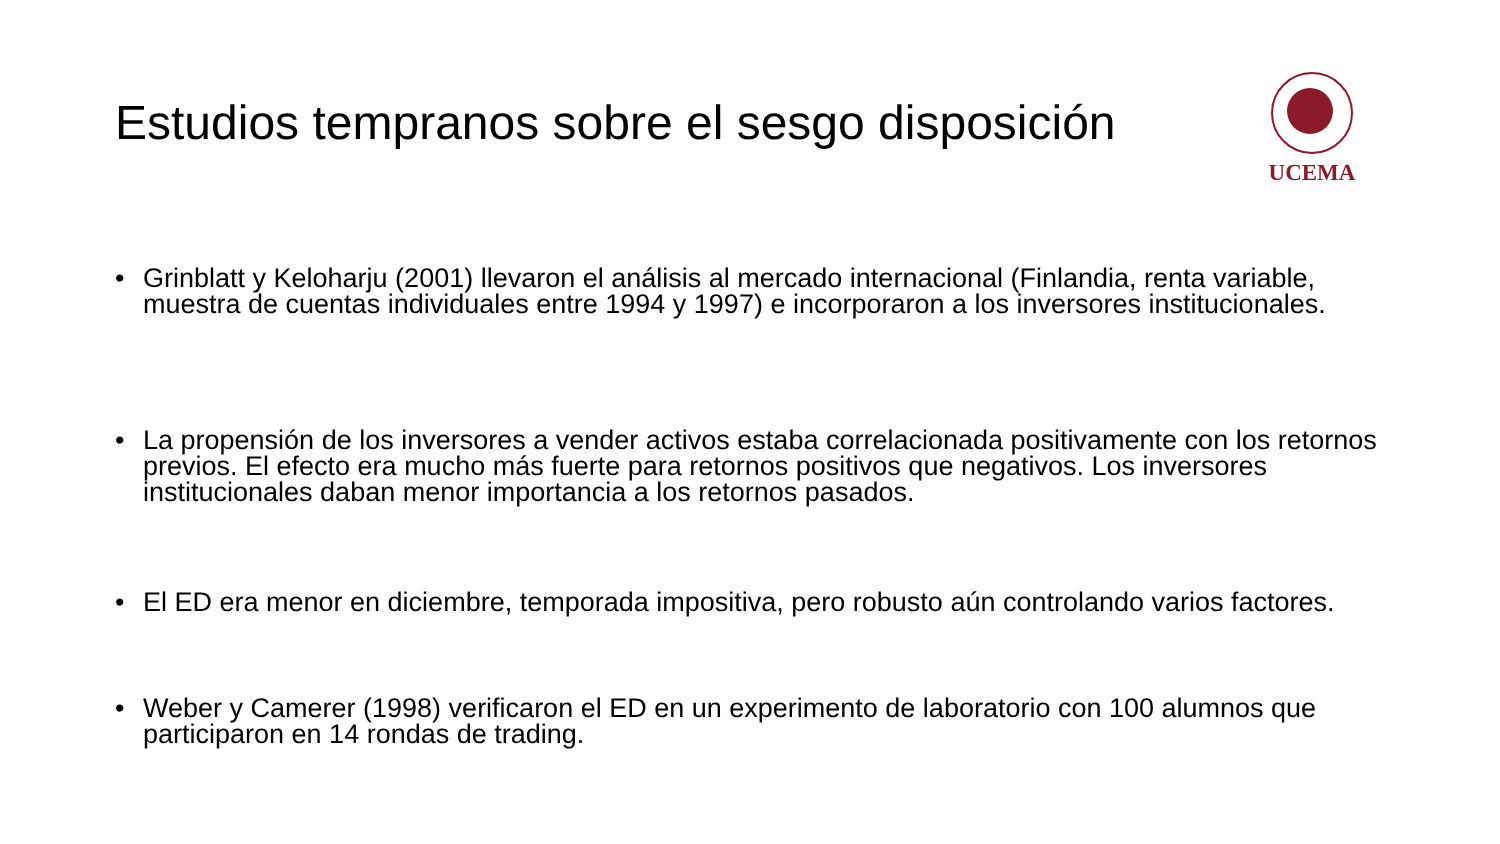Estudios tempranos sobre el sesgo disposición
UCEMA
• Grinblatt y Keloharju (2001) llevaron el análisis al mercado internacional (Finlandia, renta variable, muestra de cuentas individuales entre 1994 y 1997) e incorporaron a los inversores institucionales.
• La propensión de los inversores a vender activos estaba correlacionada positivamente con los retornos previos. El efecto era mucho más fuerte para retornos positivos que negativos. Los inversores institucionales daban menor importancia a los retornos pasados.
• El ED era menor en diciembre, temporada impositiva, pero robusto aún controlando varios factores.
• Weber y Camerer (1998) verificaron el ED en un experimento de laboratorio con 100 alumnos que participaron en 14 rondas de trading.